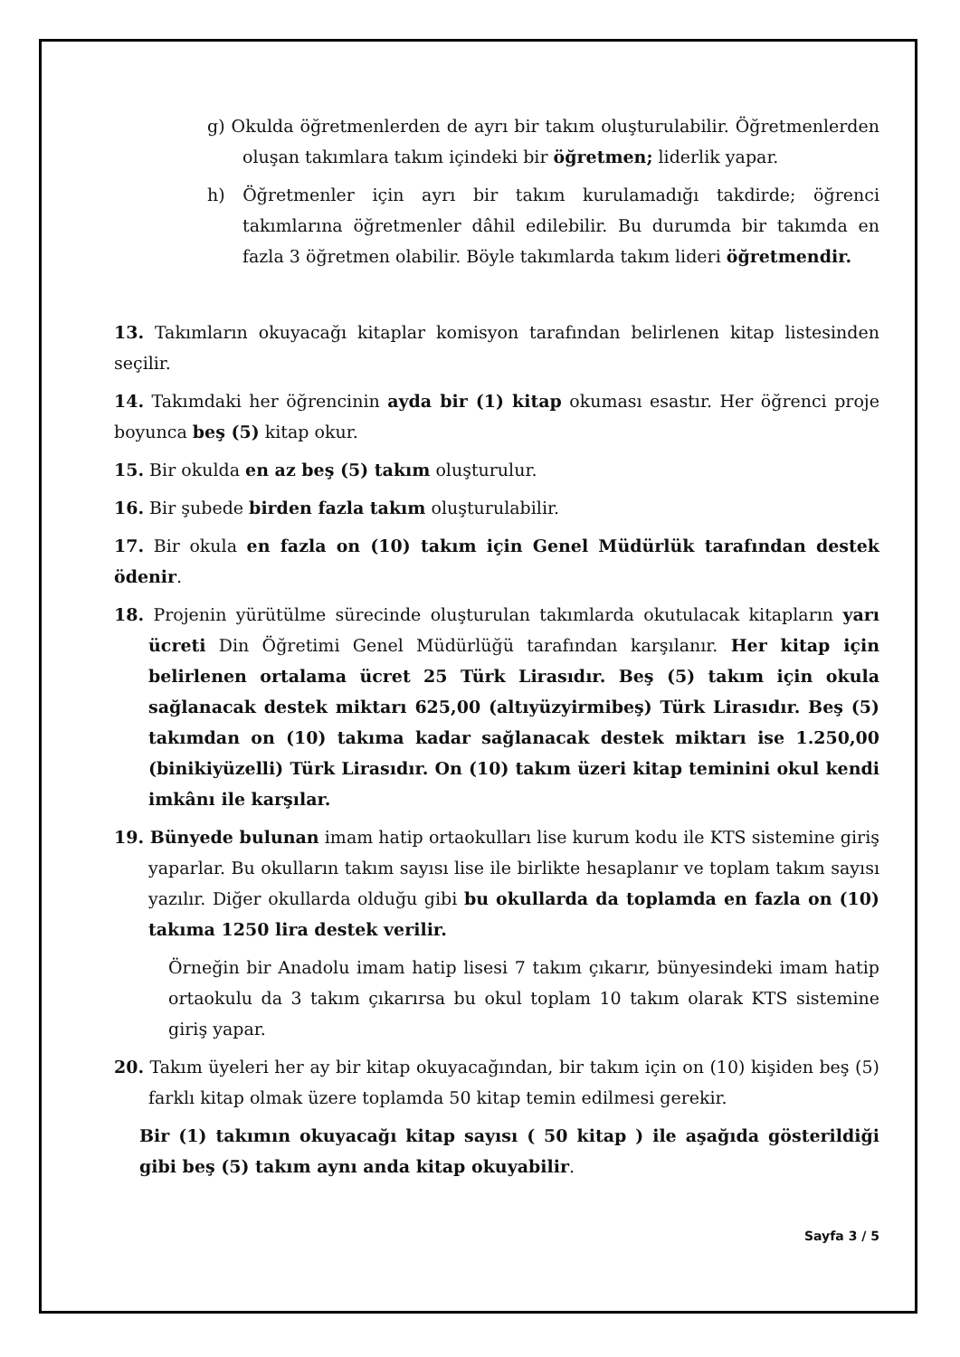g) Okulda öğretmenlerden de ayrı bir takım oluşturulabilir. Öğretmenlerden oluşan takımlara takım içindeki bir öğretmen; liderlik yapar.
h) Öğretmenler için ayrı bir takım kurulamadığı takdirde; öğrenci takımlarına öğretmenler dâhil edilebilir. Bu durumda bir takımda en fazla 3 öğretmen olabilir. Böyle takımlarda takım lideri öğretmendir.
13. Takımların okuyacağı kitaplar komisyon tarafından belirlenen kitap listesinden seçilir.
14. Takımdaki her öğrencinin ayda bir (1) kitap okuması esastır. Her öğrenci proje boyunca beş (5) kitap okur.
15. Bir okulda en az beş (5) takım oluşturulur.
16. Bir şubede birden fazla takım oluşturulabilir.
17. Bir okula en fazla on (10) takım için Genel Müdürlük tarafından destek ödenir.
18. Projenin yürütülme sürecinde oluşturulan takımlarda okutulacak kitapların yarı ücreti Din Öğretimi Genel Müdürlüğü tarafından karşılanır. Her kitap için belirlenen ortalama ücret 25 Türk Lirasıdır. Beş (5) takım için okula sağlanacak destek miktarı 625,00 (altıyüzyirmibeş) Türk Lirasıdır. Beş (5) takımdan on (10) takıma kadar sağlanacak destek miktarı ise 1.250,00 (binikiyüzelli) Türk Lirasıdır. On (10) takım üzeri kitap teminini okul kendi imkânı ile karşılar.
19. Bünyede bulunan imam hatip ortaokulları lise kurum kodu ile KTS sistemine giriş yaparlar. Bu okulların takım sayısı lise ile birlikte hesaplanır ve toplam takım sayısı yazılır. Diğer okullarda olduğu gibi bu okullarda da toplamda en fazla on (10) takıma 1250 lira destek verilir.
Örneğin bir Anadolu imam hatip lisesi 7 takım çıkarır, bünyesindeki imam hatip ortaokulu da 3 takım çıkarırsa bu okul toplam 10 takım olarak KTS sistemine giriş yapar.
20. Takım üyeleri her ay bir kitap okuyacağından, bir takım için on (10) kişiden beş (5) farklı kitap olmak üzere toplamda 50 kitap temin edilmesi gerekir.
Bir (1) takımın okuyacağı kitap sayısı ( 50 kitap ) ile aşağıda gösterildiği gibi beş (5) takım aynı anda kitap okuyabilir.
Sayfa 3 / 5